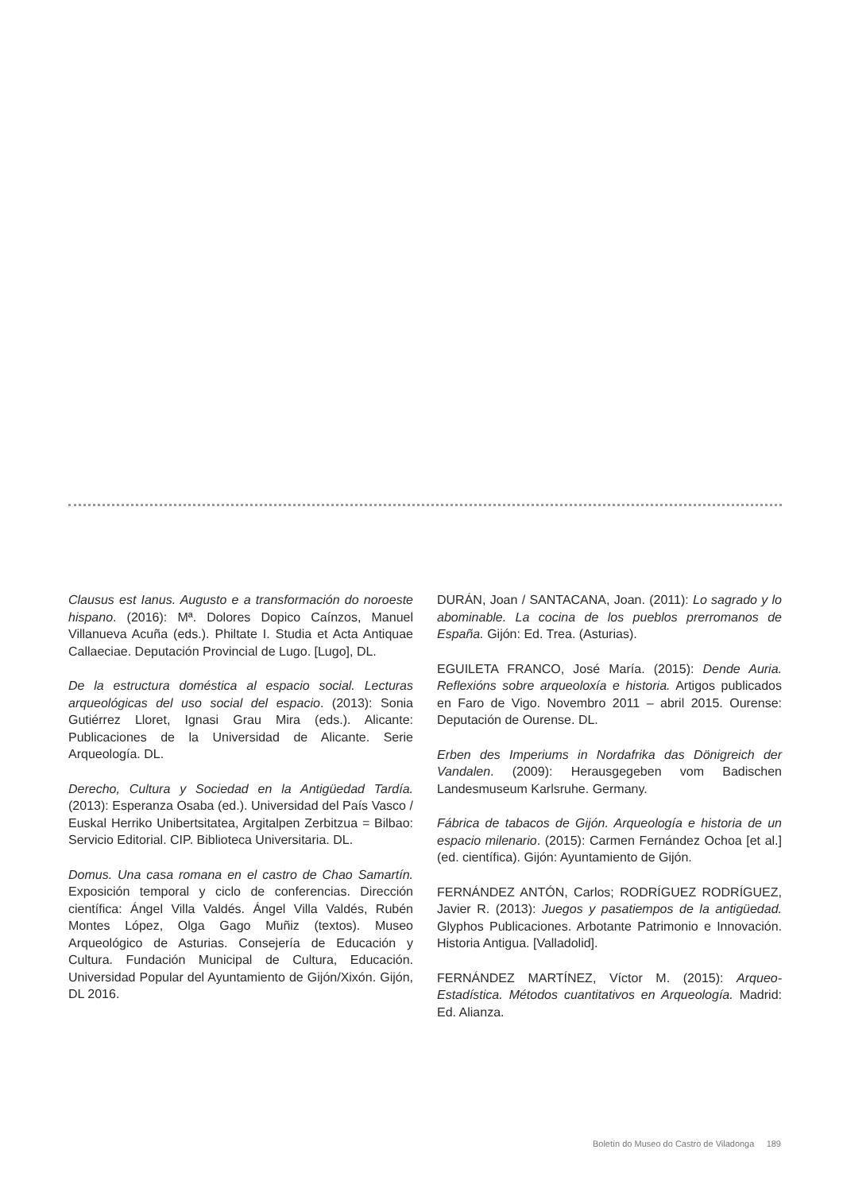Clausus est Ianus. Augusto e a transformación do noroeste hispano. (2016): Mª. Dolores Dopico Caínzos, Manuel Villanueva Acuña (eds.). Philtate I. Studia et Acta Antiquae Callaeciae. Deputación Provincial de Lugo. [Lugo], DL.
De la estructura doméstica al espacio social. Lecturas arqueológicas del uso social del espacio. (2013): Sonia Gutiérrez Lloret, Ignasi Grau Mira (eds.). Alicante: Publicaciones de la Universidad de Alicante. Serie Arqueología. DL.
Derecho, Cultura y Sociedad en la Antigüedad Tardía. (2013): Esperanza Osaba (ed.). Universidad del País Vasco / Euskal Herriko Unibertsitatea, Argitalpen Zerbitzua = Bilbao: Servicio Editorial. CIP. Biblioteca Universitaria. DL.
Domus. Una casa romana en el castro de Chao Samartín. Exposición temporal y ciclo de conferencias. Dirección científica: Ángel Villa Valdés. Ángel Villa Valdés, Rubén Montes López, Olga Gago Muñiz (textos). Museo Arqueológico de Asturias. Consejería de Educación y Cultura. Fundación Municipal de Cultura, Educación. Universidad Popular del Ayuntamiento de Gijón/Xixón. Gijón, DL 2016.
DURÁN, Joan / SANTACANA, Joan. (2011): Lo sagrado y lo abominable. La cocina de los pueblos prerromanos de España. Gijón: Ed. Trea. (Asturias).
EGUILETA FRANCO, José María. (2015): Dende Auria. Reflexións sobre arqueoloxía e historia. Artigos publicados en Faro de Vigo. Novembro 2011 – abril 2015. Ourense: Deputación de Ourense. DL.
Erben des Imperiums in Nordafrika das Dönigreich der Vandalen. (2009): Herausgegeben vom Badischen Landesmuseum Karlsruhe. Germany.
Fábrica de tabacos de Gijón. Arqueología e historia de un espacio milenario. (2015): Carmen Fernández Ochoa [et al.] (ed. científica). Gijón: Ayuntamiento de Gijón.
FERNÁNDEZ ANTÓN, Carlos; RODRÍGUEZ RODRÍGUEZ, Javier R. (2013): Juegos y pasatiempos de la antigüedad. Glyphos Publicaciones. Arbotante Patrimonio e Innovación. Historia Antigua. [Valladolid].
FERNÁNDEZ MARTÍNEZ, Víctor M. (2015): Arqueo-Estadística. Métodos cuantitativos en Arqueología. Madrid: Ed. Alianza.
Boletín do Museo do Castro de Viladonga 189